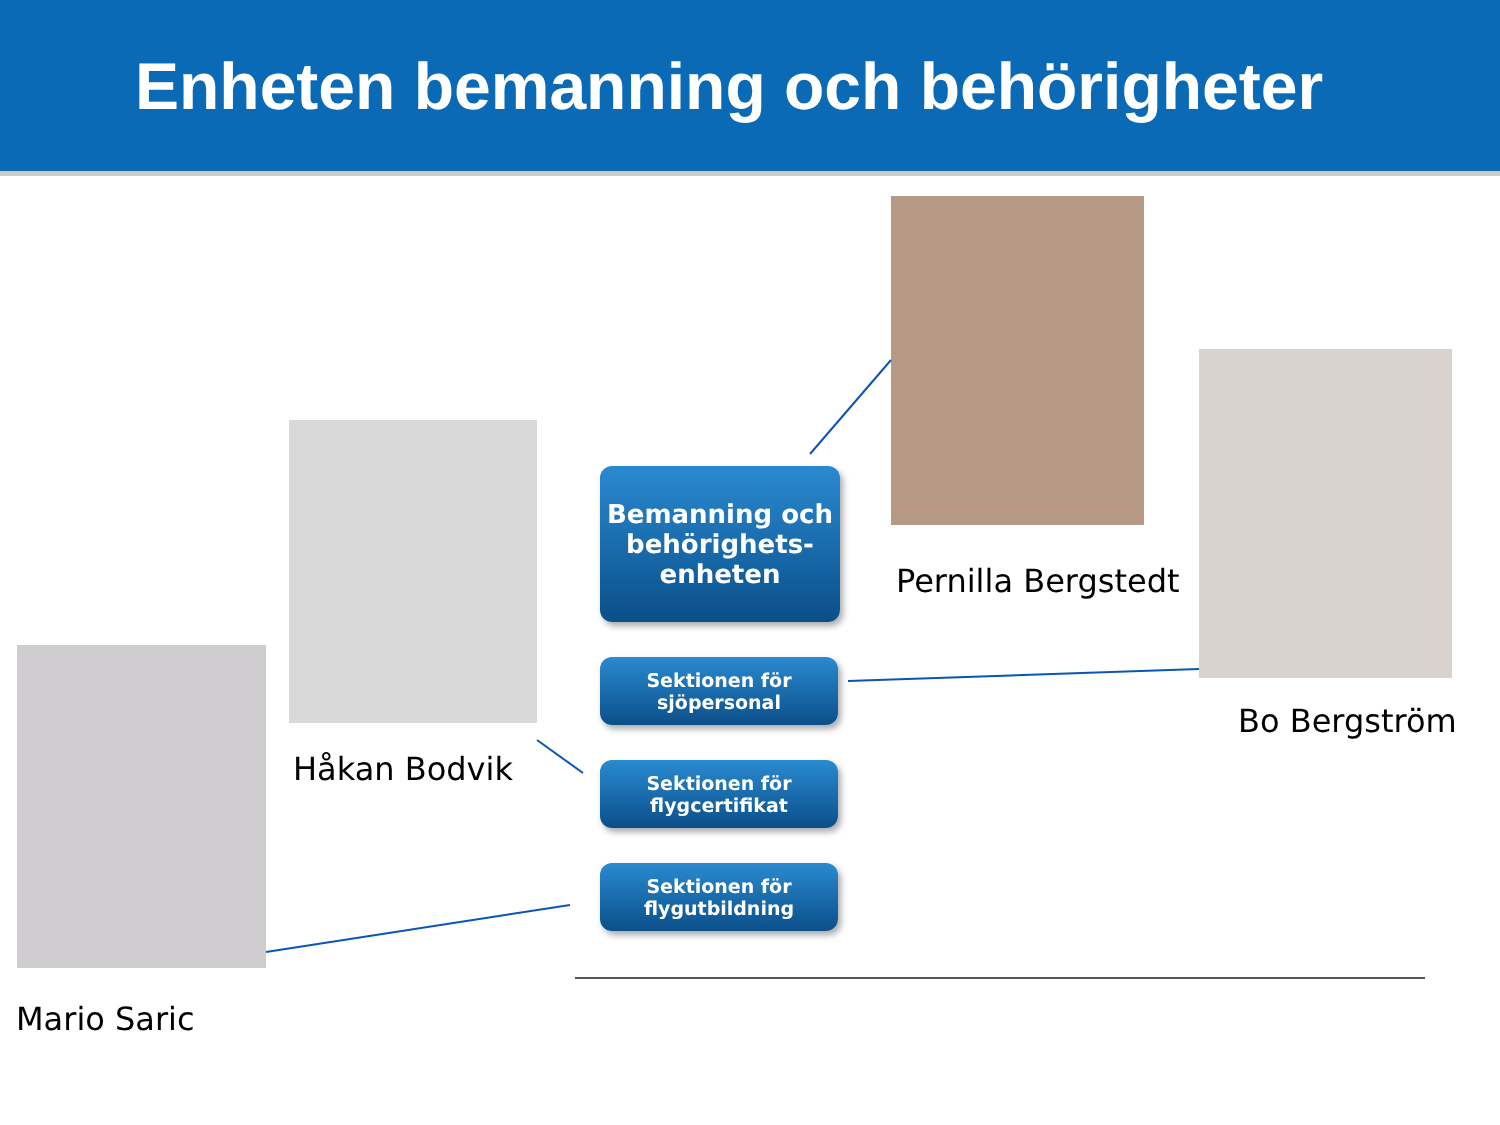Enheten bemanning och behörigheter
Pernilla Bergstedt
Bo Bergström
Håkan Bodvik
Mario Saric
Bemanning och behörighets-
enheten
Sektionen för
sjöpersonal
Sektionen för
flygcertifikat
Sektionen för
flygutbildning